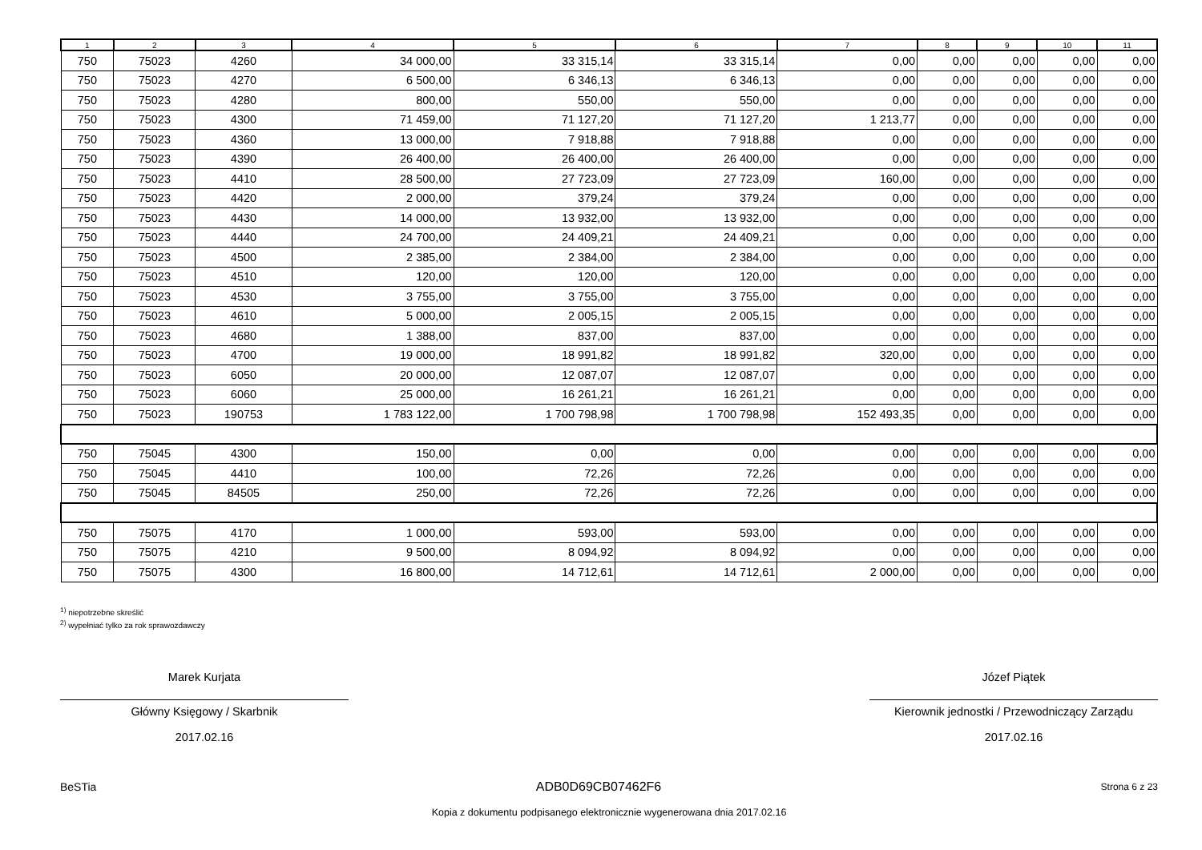| 1 | 2 | 3 | 4 | 5 | 6 | 7 | 8 | 9 | 10 | 11 |
| --- | --- | --- | --- | --- | --- | --- | --- | --- | --- | --- |
| 750 | 75023 | 4260 | 34 000,00 | 33 315,14 | 33 315,14 | 0,00 | 0,00 | 0,00 | 0,00 | 0,00 |
| 750 | 75023 | 4270 | 6 500,00 | 6 346,13 | 6 346,13 | 0,00 | 0,00 | 0,00 | 0,00 | 0,00 |
| 750 | 75023 | 4280 | 800,00 | 550,00 | 550,00 | 0,00 | 0,00 | 0,00 | 0,00 | 0,00 |
| 750 | 75023 | 4300 | 71 459,00 | 71 127,20 | 71 127,20 | 1 213,77 | 0,00 | 0,00 | 0,00 | 0,00 |
| 750 | 75023 | 4360 | 13 000,00 | 7 918,88 | 7 918,88 | 0,00 | 0,00 | 0,00 | 0,00 | 0,00 |
| 750 | 75023 | 4390 | 26 400,00 | 26 400,00 | 26 400,00 | 0,00 | 0,00 | 0,00 | 0,00 | 0,00 |
| 750 | 75023 | 4410 | 28 500,00 | 27 723,09 | 27 723,09 | 160,00 | 0,00 | 0,00 | 0,00 | 0,00 |
| 750 | 75023 | 4420 | 2 000,00 | 379,24 | 379,24 | 0,00 | 0,00 | 0,00 | 0,00 | 0,00 |
| 750 | 75023 | 4430 | 14 000,00 | 13 932,00 | 13 932,00 | 0,00 | 0,00 | 0,00 | 0,00 | 0,00 |
| 750 | 75023 | 4440 | 24 700,00 | 24 409,21 | 24 409,21 | 0,00 | 0,00 | 0,00 | 0,00 | 0,00 |
| 750 | 75023 | 4500 | 2 385,00 | 2 384,00 | 2 384,00 | 0,00 | 0,00 | 0,00 | 0,00 | 0,00 |
| 750 | 75023 | 4510 | 120,00 | 120,00 | 120,00 | 0,00 | 0,00 | 0,00 | 0,00 | 0,00 |
| 750 | 75023 | 4530 | 3 755,00 | 3 755,00 | 3 755,00 | 0,00 | 0,00 | 0,00 | 0,00 | 0,00 |
| 750 | 75023 | 4610 | 5 000,00 | 2 005,15 | 2 005,15 | 0,00 | 0,00 | 0,00 | 0,00 | 0,00 |
| 750 | 75023 | 4680 | 1 388,00 | 837,00 | 837,00 | 0,00 | 0,00 | 0,00 | 0,00 | 0,00 |
| 750 | 75023 | 4700 | 19 000,00 | 18 991,82 | 18 991,82 | 320,00 | 0,00 | 0,00 | 0,00 | 0,00 |
| 750 | 75023 | 6050 | 20 000,00 | 12 087,07 | 12 087,07 | 0,00 | 0,00 | 0,00 | 0,00 | 0,00 |
| 750 | 75023 | 6060 | 25 000,00 | 16 261,21 | 16 261,21 | 0,00 | 0,00 | 0,00 | 0,00 | 0,00 |
| 750 | 75023 | 190753 | 1 783 122,00 | 1 700 798,98 | 1 700 798,98 | 152 493,35 | 0,00 | 0,00 | 0,00 | 0,00 |
| 750 | 75045 | 4300 | 150,00 | 0,00 | 0,00 | 0,00 | 0,00 | 0,00 | 0,00 | 0,00 |
| 750 | 75045 | 4410 | 100,00 | 72,26 | 72,26 | 0,00 | 0,00 | 0,00 | 0,00 | 0,00 |
| 750 | 75045 | 84505 | 250,00 | 72,26 | 72,26 | 0,00 | 0,00 | 0,00 | 0,00 | 0,00 |
| 750 | 75075 | 4170 | 1 000,00 | 593,00 | 593,00 | 0,00 | 0,00 | 0,00 | 0,00 | 0,00 |
| 750 | 75075 | 4210 | 9 500,00 | 8 094,92 | 8 094,92 | 0,00 | 0,00 | 0,00 | 0,00 | 0,00 |
| 750 | 75075 | 4300 | 16 800,00 | 14 712,61 | 14 712,61 | 2 000,00 | 0,00 | 0,00 | 0,00 | 0,00 |
<sup>1)</sup> niepotrzebne skreślić
<sup>2)</sup> wypełniać tylko za rok sprawozdawczy
Marek Kurjata
Główny Księgowy / Skarbnik
2017.02.16
Józef Piątek
Kierownik jednostki / Przewodniczący Zarządu
2017.02.16
BeSTia ADB0D69CB07462F6 Strona 6 z 23
Kopia z dokumentu podpisanego elektronicznie wygenerowana dnia 2017.02.16